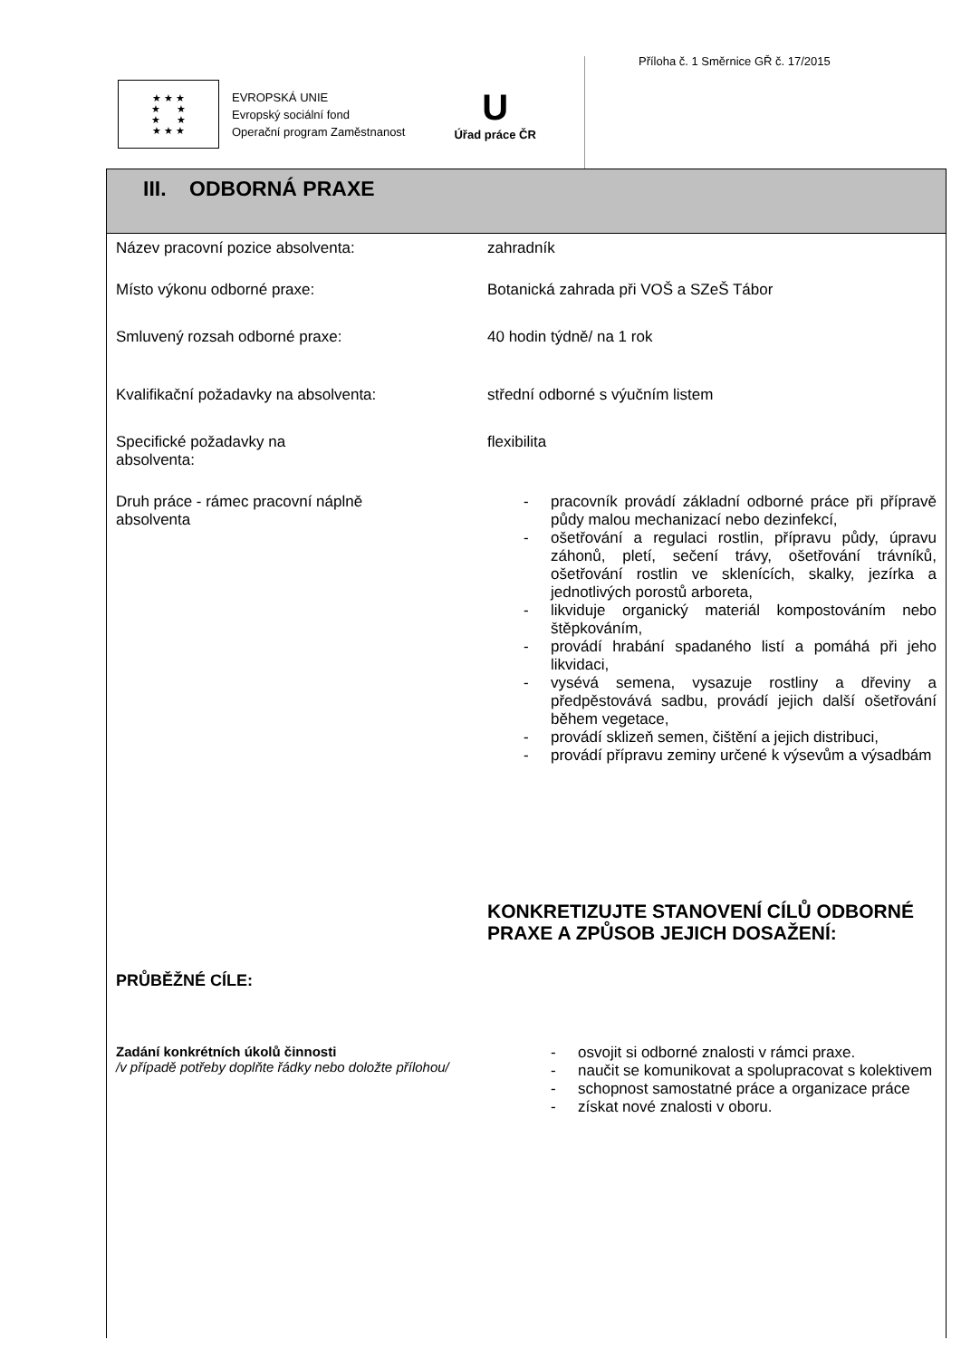Příloha č. 1 Směrnice GŘ č. 17/2015
★ ★ ★
★ ★
★ ★
★ ★ ★
EVROPSKÁ UNIE
Evropský sociální fond
Operační program Zaměstnanost
U
Úřad práce ČR
III. ODBORNÁ PRAXE
| Název pracovní pozice absolventa: | zahradník |
| Místo výkonu odborné praxe: | Botanická zahrada při VOŠ a SZeŠ Tábor |
| Smluvený rozsah odborné praxe: | 40 hodin týdně/ na 1 rok |
| Kvalifikační požadavky na absolventa: | střední odborné s výučním listem |
| Specifické požadavky na absolventa: | flexibilita |
| Druh práce - rámec pracovní náplně absolventa | - pracovník provádí základní odborné práce při přípravě půdy malou mechanizací nebo dezinfekcí, - ošetřování a regulaci rostlin, přípravu půdy, úpravu záhonů, pletí, sečení trávy, ošetřování trávníků, ošetřování rostlin ve sklenících, skalky, jezírka a jednotlivých porostů arboreta, - likviduje organický materiál kompostováním nebo štěpkováním, - provádí hrabání spadaného listí a pomáhá při jeho likvidaci, - vysévá semena, vysazuje rostliny a dřeviny a předpěstovává sadbu, provádí jejich další ošetřování během vegetace, - provádí sklizeň semen, čištění a jejich distribuci, - provádí přípravu zeminy určené k výsevům a výsadbám |
| | KONKRETIZUJTE STANOVENÍ CÍLŮ ODBORNÉ PRAXE A ZPŮSOB JEJICH DOSAŽENÍ: |
| PRŮBĚŽNÉ CÍLE: | |
| Zadání konkrétních úkolů činnosti /v případě potřeby doplňte řádky nebo doložte přílohou/ | - osvojit si odborné znalosti v rámci praxe. - naučit se komunikovat a spolupracovat s kolektivem - schopnost samostatné práce a organizace práce - získat nové znalosti v oboru. |